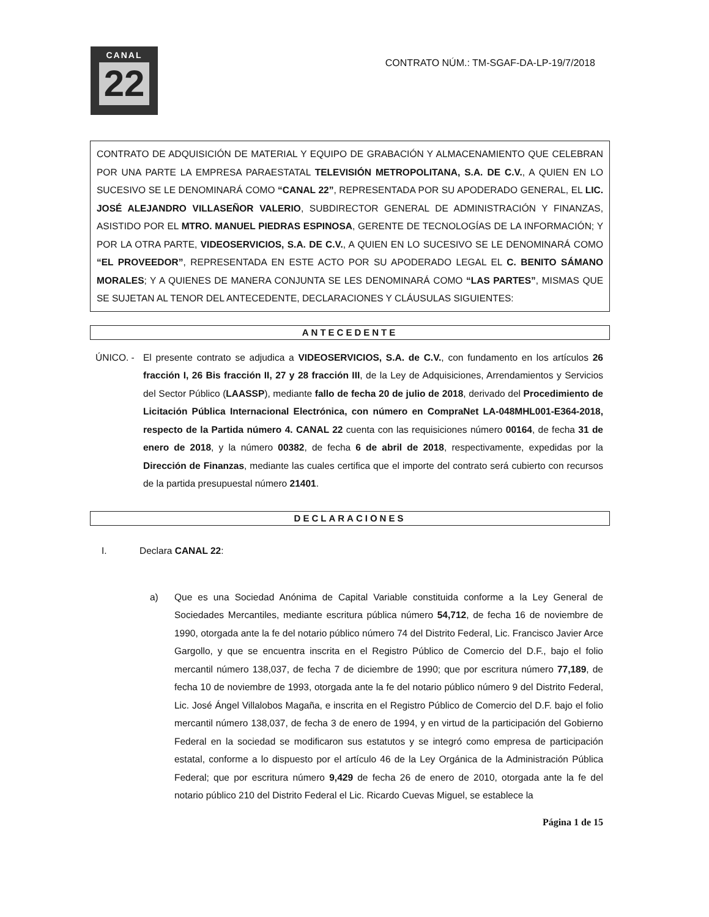CANAL
22
CONTRATO NÚM.: TM-SGAF-DA-LP-19/7/2018
CONTRATO DE ADQUISICIÓN DE MATERIAL Y EQUIPO DE GRABACIÓN Y ALMACENAMIENTO QUE CELEBRAN POR UNA PARTE LA EMPRESA PARAESTATAL TELEVISIÓN METROPOLITANA, S.A. DE C.V., A QUIEN EN LO SUCESIVO SE LE DENOMINARÁ COMO “CANAL 22”, REPRESENTADA POR SU APODERADO GENERAL, EL LIC. JOSÉ ALEJANDRO VILLASEÑOR VALERIO, SUBDIRECTOR GENERAL DE ADMINISTRACIÓN Y FINANZAS, ASISTIDO POR EL MTRO. MANUEL PIEDRAS ESPINOSA, GERENTE DE TECNOLOGÍAS DE LA INFORMACIÓN; Y POR LA OTRA PARTE, VIDEOSERVICIOS, S.A. DE C.V., A QUIEN EN LO SUCESIVO SE LE DENOMINARÁ COMO “EL PROVEEDOR”, REPRESENTADA EN ESTE ACTO POR SU APODERADO LEGAL EL C. BENITO SÁMANO MORALES; Y A QUIENES DE MANERA CONJUNTA SE LES DENOMINARÁ COMO “LAS PARTES”, MISMAS QUE SE SUJETAN AL TENOR DEL ANTECEDENTE, DECLARACIONES Y CLÁUSULAS SIGUIENTES:
ANTECEDENTE
ÚNICO. - El presente contrato se adjudica a VIDEOSERVICIOS, S.A. de C.V., con fundamento en los artículos 26 fracción I, 26 Bis fracción II, 27 y 28 fracción III, de la Ley de Adquisiciones, Arrendamientos y Servicios del Sector Público (LAASSP), mediante fallo de fecha 20 de julio de 2018, derivado del Procedimiento de Licitación Pública Internacional Electrónica, con número en CompraNet LA-048MHL001-E364-2018, respecto de la Partida número 4. CANAL 22 cuenta con las requisiciones número 00164, de fecha 31 de enero de 2018, y la número 00382, de fecha 6 de abril de 2018, respectivamente, expedidas por la Dirección de Finanzas, mediante las cuales certifica que el importe del contrato será cubierto con recursos de la partida presupuestal número 21401.
DECLARACIONES
I. Declara CANAL 22:
a) Que es una Sociedad Anónima de Capital Variable constituida conforme a la Ley General de Sociedades Mercantiles, mediante escritura pública número 54,712, de fecha 16 de noviembre de 1990, otorgada ante la fe del notario público número 74 del Distrito Federal, Lic. Francisco Javier Arce Gargollo, y que se encuentra inscrita en el Registro Público de Comercio del D.F., bajo el folio mercantil número 138,037, de fecha 7 de diciembre de 1990; que por escritura número 77,189, de fecha 10 de noviembre de 1993, otorgada ante la fe del notario público número 9 del Distrito Federal, Lic. José Ángel Villalobos Magaña, e inscrita en el Registro Público de Comercio del D.F. bajo el folio mercantil número 138,037, de fecha 3 de enero de 1994, y en virtud de la participación del Gobierno Federal en la sociedad se modificaron sus estatutos y se integró como empresa de participación estatal, conforme a lo dispuesto por el artículo 46 de la Ley Orgánica de la Administración Pública Federal; que por escritura número 9,429 de fecha 26 de enero de 2010, otorgada ante la fe del notario público 210 del Distrito Federal el Lic. Ricardo Cuevas Miguel, se establece la
Página 1 de 15